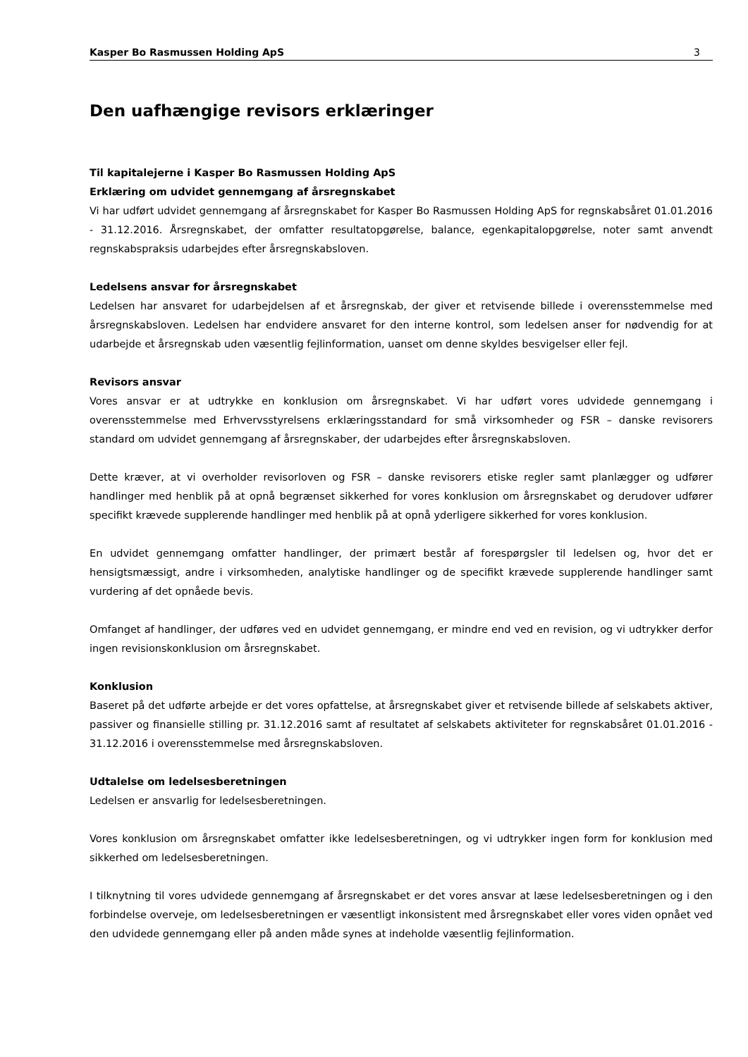Kasper Bo Rasmussen Holding ApS 3
Den uafhængige revisors erklæringer
Til kapitalejerne i Kasper Bo Rasmussen Holding ApS
Erklæring om udvidet gennemgang af årsregnskabet
Vi har udført udvidet gennemgang af årsregnskabet for Kasper Bo Rasmussen Holding ApS for regnskabsåret 01.01.2016 - 31.12.2016. Årsregnskabet, der omfatter resultatopgørelse, balance, egenkapitalopgørelse, noter samt anvendt regnskabspraksis udarbejdes efter årsregnskabsloven.
Ledelsens ansvar for årsregnskabet
Ledelsen har ansvaret for udarbejdelsen af et årsregnskab, der giver et retvisende billede i overensstemmelse med årsregnskabsloven. Ledelsen har endvidere ansvaret for den interne kontrol, som ledelsen anser for nødvendig for at udarbejde et årsregnskab uden væsentlig fejlinformation, uanset om denne skyldes besvigelser eller fejl.
Revisors ansvar
Vores ansvar er at udtrykke en konklusion om årsregnskabet. Vi har udført vores udvidede gennemgang i overensstemmelse med Erhvervsstyrelsens erklæringsstandard for små virksomheder og FSR – danske revisorers standard om udvidet gennemgang af årsregnskaber, der udarbejdes efter årsregnskabsloven.
Dette kræver, at vi overholder revisorloven og FSR – danske revisorers etiske regler samt planlægger og udfører handlinger med henblik på at opnå begrænset sikkerhed for vores konklusion om årsregnskabet og derudover udfører specifikt krævede supplerende handlinger med henblik på at opnå yderligere sikkerhed for vores konklusion.
En udvidet gennemgang omfatter handlinger, der primært består af forespørgsler til ledelsen og, hvor det er hensigtsmæssigt, andre i virksomheden, analytiske handlinger og de specifikt krævede supplerende handlinger samt vurdering af det opnåede bevis.
Omfanget af handlinger, der udføres ved en udvidet gennemgang, er mindre end ved en revision, og vi udtrykker derfor ingen revisionskonklusion om årsregnskabet.
Konklusion
Baseret på det udførte arbejde er det vores opfattelse, at årsregnskabet giver et retvisende billede af selskabets aktiver, passiver og finansielle stilling pr. 31.12.2016 samt af resultatet af selskabets aktiviteter for regnskabsåret 01.01.2016 - 31.12.2016 i overensstemmelse med årsregnskabsloven.
Udtalelse om ledelsesberetningen
Ledelsen er ansvarlig for ledelsesberetningen.
Vores konklusion om årsregnskabet omfatter ikke ledelsesberetningen, og vi udtrykker ingen form for konklusion med sikkerhed om ledelsesberetningen.
I tilknytning til vores udvidede gennemgang af årsregnskabet er det vores ansvar at læse ledelsesberetningen og i den forbindelse overveje, om ledelsesberetningen er væsentligt inkonsistent med årsregnskabet eller vores viden opnået ved den udvidede gennemgang eller på anden måde synes at indeholde væsentlig fejlinformation.